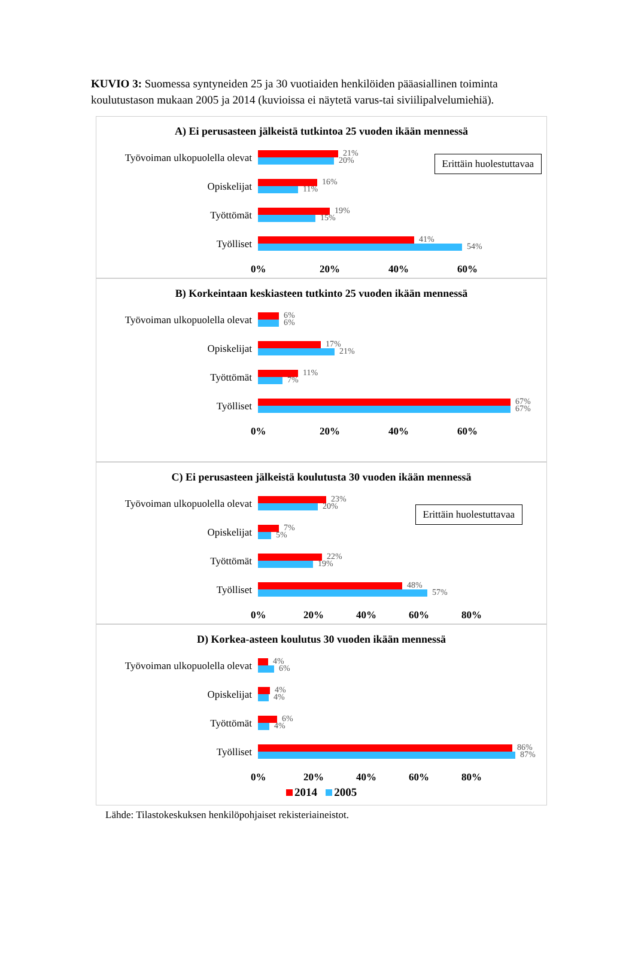KUVIO 3: Suomessa syntyneiden 25 ja 30 vuotiaiden henkilöiden pääasiallinen toiminta koulutustason mukaan 2005 ja 2014 (kuvioissa ei näytetä varus-tai siviilipalvelumiehiä).
A) Ei perusasteen jälkeistä tutkintoa 25 vuoden ikään mennessä
Erittäin huolestuttavaa
Työvoiman ulkopuolella olevat
21%
20%
Opiskelijat
16%
11%
Työttömät
19%
15%
Työlliset
41%
54%
0% 20% 40% 60%
B) Korkeintaan keskiasteen tutkinto 25 vuoden ikään mennessä
Työvoiman ulkopuolella olevat
6%
6%
Opiskelijat
17%
21%
Työttömät
11%
7%
Työlliset
67%
67%
0% 20% 40% 60%
C) Ei perusasteen jälkeistä koulutusta 30 vuoden ikään mennessä
Erittäin huolestuttavaa
Työvoiman ulkopuolella olevat
23%
20%
Opiskelijat
7%
5%
Työttömät
22%
19%
Työlliset
48%
57%
0% 20% 40% 60% 80%
D) Korkea-asteen koulutus 30 vuoden ikään mennessä
Työvoiman ulkopuolella olevat
4%
6%
Opiskelijat
4%
4%
Työttömät
6%
4%
Työlliset
86%
87%
0% 20% 40% 60% 80%
2014 2005
Lähde: Tilastokeskuksen henkilöpohjaiset rekisteriaineistot.